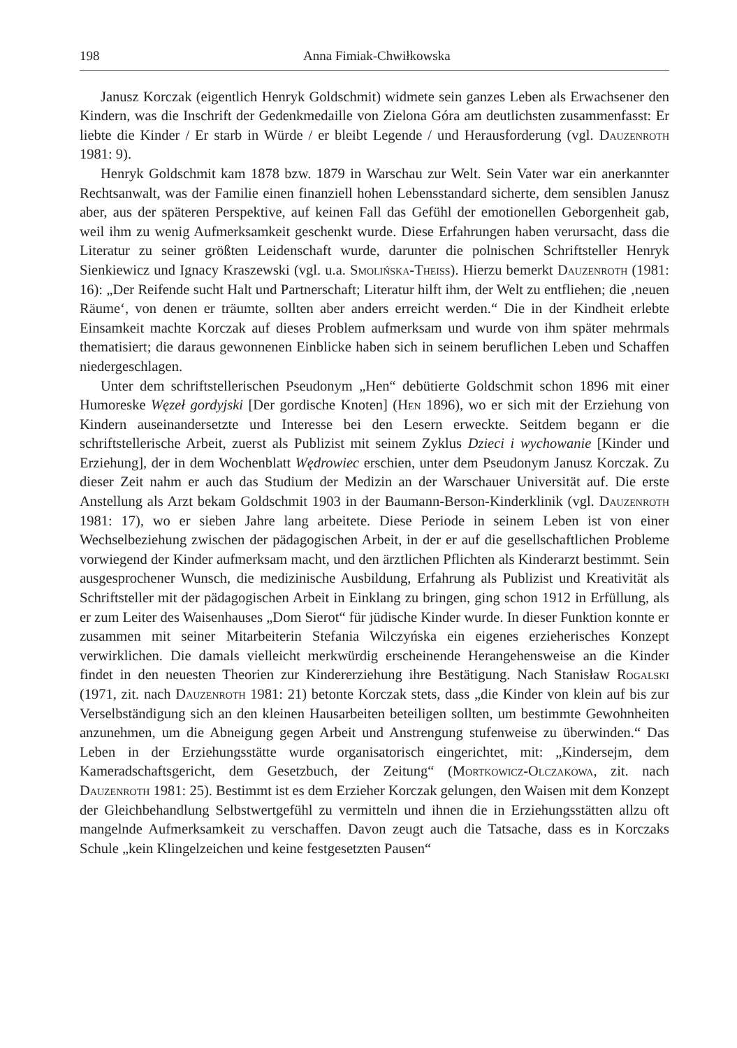198 Anna Fimiak-Chwiłkowska
Janusz Korczak (eigentlich Henryk Goldschmit) widmete sein ganzes Leben als Erwachsener den Kindern, was die Inschrift der Gedenkmedaille von Zielona Góra am deutlichsten zusammenfasst: Er liebte die Kinder / Er starb in Würde / er bleibt Legende / und Herausforderung (vgl. Dauzenroth 1981: 9).
Henryk Goldschmit kam 1878 bzw. 1879 in Warschau zur Welt. Sein Vater war ein anerkannter Rechtsanwalt, was der Familie einen finanziell hohen Lebensstandard sicherte, dem sensiblen Janusz aber, aus der späteren Perspektive, auf keinen Fall das Gefühl der emotionellen Geborgenheit gab, weil ihm zu wenig Aufmerksamkeit geschenkt wurde. Diese Erfahrungen haben verursacht, dass die Literatur zu seiner größten Leidenschaft wurde, darunter die polnischen Schriftsteller Henryk Sienkiewicz und Ignacy Kraszewski (vgl. u.a. Smolińska-Theiss). Hierzu bemerkt Dauzenroth (1981: 16): „Der Reifende sucht Halt und Partnerschaft; Literatur hilft ihm, der Welt zu entfliehen; die ‚neuen Räume‘, von denen er träumte, sollten aber anders erreicht werden.“ Die in der Kindheit erlebte Einsamkeit machte Korczak auf dieses Problem aufmerksam und wurde von ihm später mehrmals thematisiert; die daraus gewonnenen Einblicke haben sich in seinem beruflichen Leben und Schaffen niedergeschlagen.
Unter dem schriftstellerischen Pseudonym „Hen“ debütierte Goldschmit schon 1896 mit einer Humoreske Węzeł gordyjski [Der gordische Knoten] (Hen 1896), wo er sich mit der Erziehung von Kindern auseinandersetzte und Interesse bei den Lesern erweckte. Seitdem begann er die schriftstellerische Arbeit, zuerst als Publizist mit seinem Zyklus Dzieci i wychowanie [Kinder und Erziehung], der in dem Wochenblatt Wędrowiec erschien, unter dem Pseudonym Janusz Korczak. Zu dieser Zeit nahm er auch das Studium der Medizin an der Warschauer Universität auf. Die erste Anstellung als Arzt bekam Goldschmit 1903 in der Baumann-Berson-Kinderklinik (vgl. Dauzenroth 1981: 17), wo er sieben Jahre lang arbeitete. Diese Periode in seinem Leben ist von einer Wechselbeziehung zwischen der pädagogischen Arbeit, in der er auf die gesellschaftlichen Probleme vorwiegend der Kinder aufmerksam macht, und den ärztlichen Pflichten als Kinderarzt bestimmt. Sein ausgesprochener Wunsch, die medizinische Ausbildung, Erfahrung als Publizist und Kreativität als Schriftsteller mit der pädagogischen Arbeit in Einklang zu bringen, ging schon 1912 in Erfüllung, als er zum Leiter des Waisenhauses „Dom Sierot“ für jüdische Kinder wurde. In dieser Funktion konnte er zusammen mit seiner Mitarbeiterin Stefania Wilczyńska ein eigenes erzieherisches Konzept verwirklichen. Die damals vielleicht merkwürdig erscheinende Herangehensweise an die Kinder findet in den neuesten Theorien zur Kindererziehung ihre Bestätigung. Nach Stanisław Rogalski (1971, zit. nach Dauzenroth 1981: 21) betonte Korczak stets, dass „die Kinder von klein auf bis zur Verselbständigung sich an den kleinen Hausarbeiten beteiligen sollten, um bestimmte Gewohnheiten anzunehmen, um die Abneigung gegen Arbeit und Anstrengung stufenweise zu überwinden.“ Das Leben in der Erziehungsstätte wurde organisatorisch eingerichtet, mit: „Kindersejm, dem Kameradschaftsgericht, dem Gesetzbuch, der Zeitung“ (Mortkowicz-Olczakowa, zit. nach Dauzenroth 1981: 25). Bestimmt ist es dem Erzieher Korczak gelungen, den Waisen mit dem Konzept der Gleichbehandlung Selbstwertgefühl zu vermitteln und ihnen die in Erziehungsstätten allzu oft mangelnde Aufmerksamkeit zu verschaffen. Davon zeugt auch die Tatsache, dass es in Korczaks Schule „kein Klingelzeichen und keine festgesetzten Pausen“